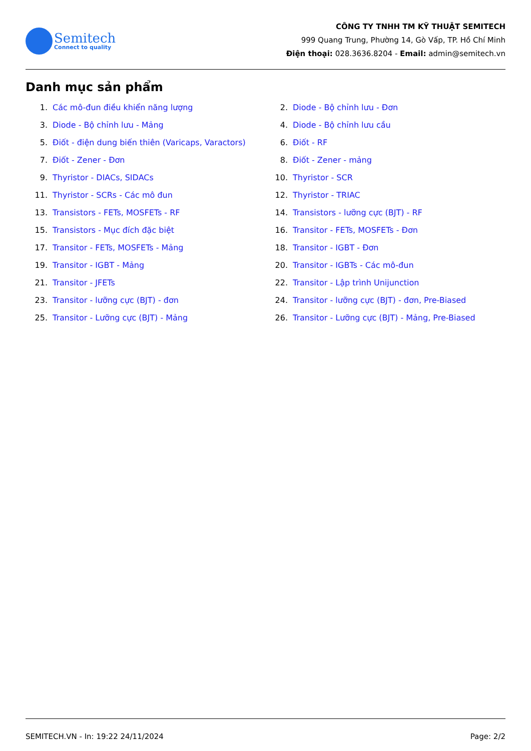Semitech
Connect to quality
CÔNG TY TNHH TM KỸ THUẬT SEMITECH
999 Quang Trung, Phường 14, Gò Vấp, TP. Hồ Chí Minh
Điện thoại: 028.3636.8204 - Email: admin@semitech.vn
Danh mục sản phẩm
1. Các mô-đun điều khiển năng lượng
2. Diode - Bộ chỉnh lưu - Đơn
3. Diode - Bộ chỉnh lưu - Mảng
4. Diode - Bộ chỉnh lưu cầu
5. Điốt - điện dung biến thiên (Varicaps, Varactors)
6. Điốt - RF
7. Điốt - Zener - Đơn
8. Điốt - Zener - mảng
9. Thyristor - DIACs, SIDACs
10. Thyristor - SCR
11. Thyristor - SCRs - Các mô đun
12. Thyristor - TRIAC
13. Transistors - FETs, MOSFETs - RF
14. Transistors - lưỡng cực (BJT) - RF
15. Transistors - Mục đích đặc biệt
16. Transitor - FETs, MOSFETs - Đơn
17. Transitor - FETs, MOSFETs - Mảng
18. Transitor - IGBT - Đơn
19. Transitor - IGBT - Mảng
20. Transitor - IGBTs - Các mô-đun
21. Transitor - JFETs
22. Transitor - Lập trình Unijunction
23. Transitor - lưỡng cực (BJT) - đơn
24. Transitor - lưỡng cực (BJT) - đơn, Pre-Biased
25. Transitor - Lưỡng cực (BJT) - Mảng
26. Transitor - Lưỡng cực (BJT) - Mảng, Pre-Biased
SEMITECH.VN - In: 19:22 24/11/2024 Page: 2/2